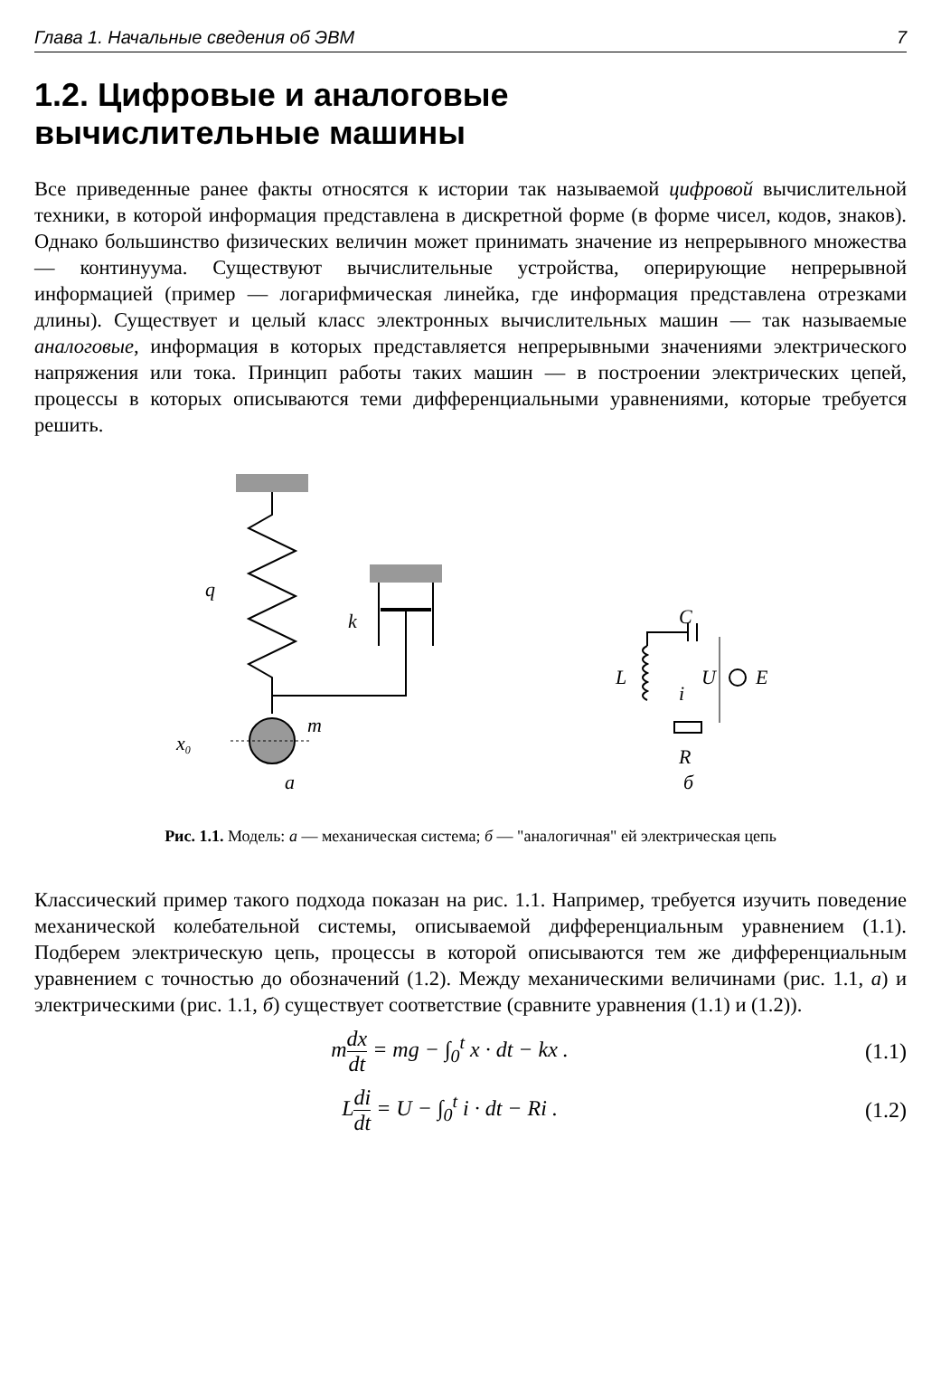Глава 1. Начальные сведения об ЭВМ 7
1.2. Цифровые и аналоговые
вычислительные машины
Все приведенные ранее факты относятся к истории так называемой цифровой вычислительной техники, в которой информация представлена в дискретной форме (в форме чисел, кодов, знаков). Однако большинство физических величин может принимать значение из непрерывного множества — континуума. Существуют вычислительные устройства, оперирующие непрерывной информацией (пример — логарифмическая линейка, где информация представлена отрезками длины). Существует и целый класс электронных вычислительных машин — так называемые аналоговые, информация в которых представляется непрерывными значениями электрического напряжения или тока. Принцип работы таких машин — в построении электрических цепей, процессы в которых описываются теми дифференциальными уравнениями, которые требуется решить.
q
k
m
x0
а
C
L
U
E
i
R
б
Рис. 1.1. Модель: а — механическая система; б — "аналогичная" ей электрическая цепь
Классический пример такого подхода показан на рис. 1.1. Например, требуется изучить поведение механической колебательной системы, описываемой дифференциальным уравнением (1.1). Подберем электрическую цепь, процессы в которой описываются тем же дифференциальным уравнением с точностью до обозначений (1.2). Между механическими величинами (рис. 1.1, а) и электрическими (рис. 1.1, б) существует соответствие (сравните уравнения (1.1) и (1.2)).
mdx dt = mg − ∫<sub>0</sub><sup>t</sup> x · dt − kx . (1.1)
Ldi dt = U − ∫<sub>0</sub><sup>t</sup> i · dt − Ri . (1.2)